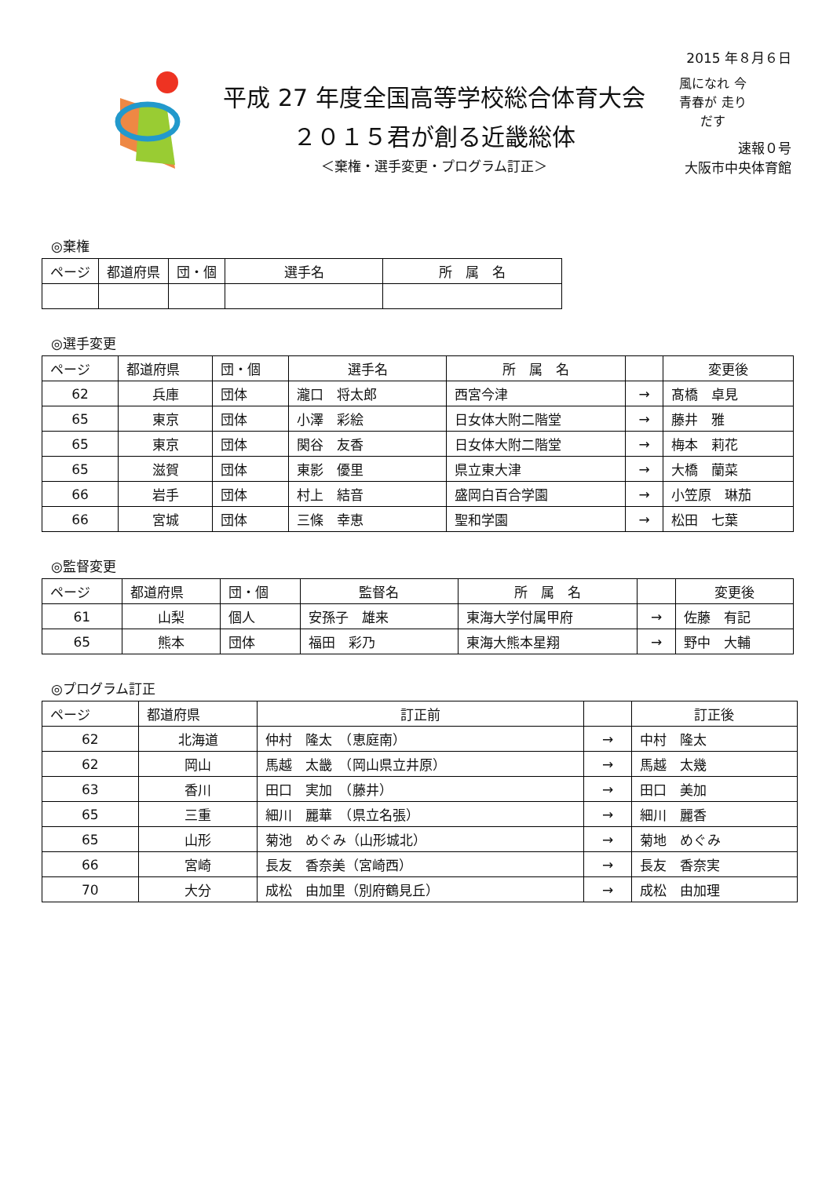平成 27 年度全国高等学校総合体育大会
２０１５君が創る近畿総体
＜棄権・選手変更・プログラム訂正＞
2015 年８月６日
風になれ 今青春が 走りだす
速報０号
大阪市中央体育館
◎棄権
| ページ | 都道府県 | 団・個 | 選手名 | 所 属 名 |
| --- | --- | --- | --- | --- |
◎選手変更
| ページ | 都道府県 | 団・個 | 選手名 | 所 属 名 | | 変更後 |
| --- | --- | --- | --- | --- | --- | --- |
| 62 | 兵庫 | 団体 | 瀧口 将太郎 | 西宮今津 | → | 髙橋 卓見 |
| 65 | 東京 | 団体 | 小澤 彩絵 | 日女体大附二階堂 | → | 藤井 雅 |
| 65 | 東京 | 団体 | 関谷 友香 | 日女体大附二階堂 | → | 梅本 莉花 |
| 65 | 滋賀 | 団体 | 東影 優里 | 県立東大津 | → | 大橋 蘭菜 |
| 66 | 岩手 | 団体 | 村上 結音 | 盛岡白百合学園 | → | 小笠原 琳茄 |
| 66 | 宮城 | 団体 | 三條 幸恵 | 聖和学園 | → | 松田 七葉 |
◎監督変更
| ページ | 都道府県 | 団・個 | 監督名 | 所 属 名 | | 変更後 |
| --- | --- | --- | --- | --- | --- | --- |
| 61 | 山梨 | 個人 | 安孫子 雄来 | 東海大学付属甲府 | → | 佐藤 有記 |
| 65 | 熊本 | 団体 | 福田 彩乃 | 東海大熊本星翔 | → | 野中 大輔 |
◎プログラム訂正
| ページ | 都道府県 | 訂正前 | | 訂正後 |
| --- | --- | --- | --- | --- |
| 62 | 北海道 | 仲村 隆太 （恵庭南） | → | 中村 隆太 |
| 62 | 岡山 | 馬越 太畿 （岡山県立井原） | → | 馬越 太幾 |
| 63 | 香川 | 田口 実加 （藤井） | → | 田口 美加 |
| 65 | 三重 | 細川 麗華 （県立名張） | → | 細川 麗香 |
| 65 | 山形 | 菊池 めぐみ（山形城北） | → | 菊地 めぐみ |
| 66 | 宮崎 | 長友 香奈美（宮崎西） | → | 長友 香奈実 |
| 70 | 大分 | 成松 由加里（別府鶴見丘） | → | 成松 由加理 |